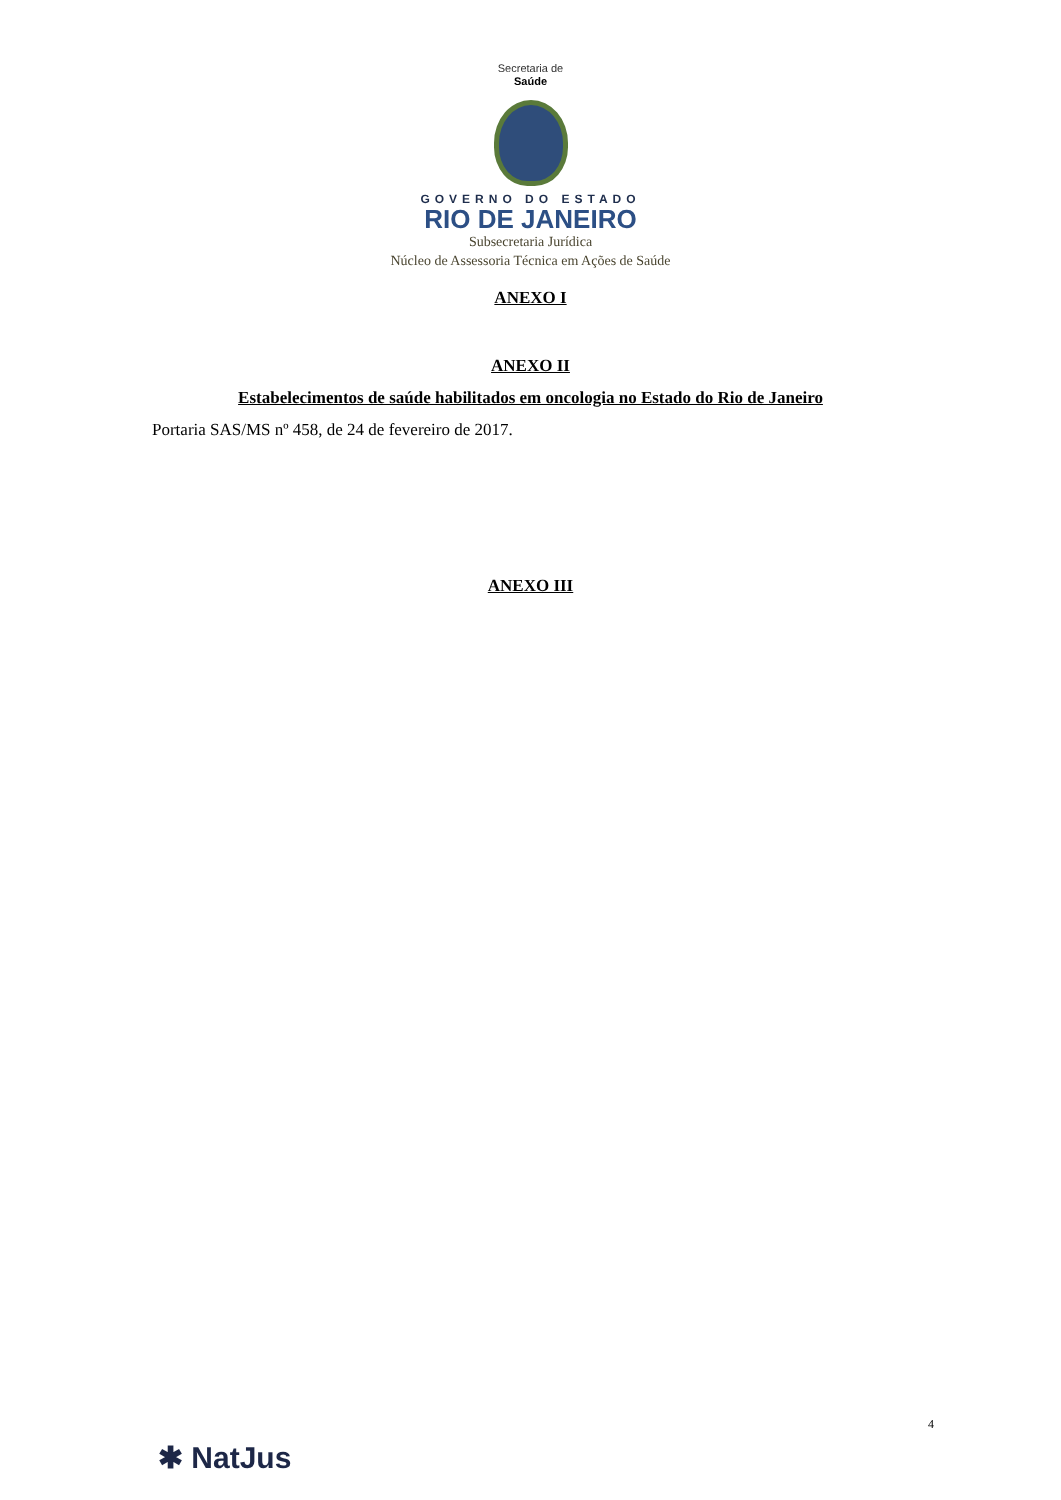Secretaria de
Saúde
GOVERNO DO ESTADO
RIO DE JANEIRO
Subsecretaria Jurídica
Núcleo de Assessoria Técnica em Ações de Saúde
ANEXO I
ANEXO II
Estabelecimentos de saúde habilitados em oncologia no Estado do Rio de Janeiro
Portaria SAS/MS nº 458, de 24 de fevereiro de 2017.
ANEXO III
4
✱ NatJus